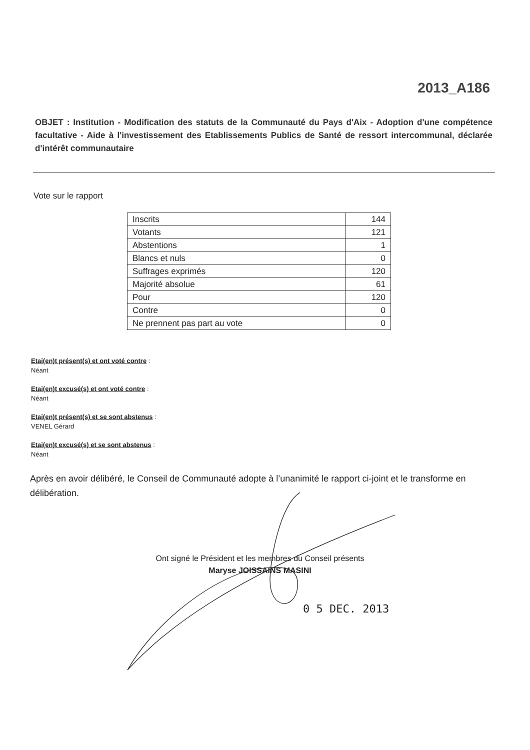2013_A186
OBJET : Institution - Modification des statuts de la Communauté du Pays d'Aix - Adoption d'une compétence facultative - Aide à l'investissement des Etablissements Publics de Santé de ressort intercommunal, déclarée d'intérêt communautaire
Vote sur le rapport
| Inscrits | 144 |
| Votants | 121 |
| Abstentions | 1 |
| Blancs et nuls | 0 |
| Suffrages exprimés | 120 |
| Majorité absolue | 61 |
| Pour | 120 |
| Contre | 0 |
| Ne prennent pas part au vote | 0 |
Etai(en)t présent(s) et ont voté contre :
Néant
Etai(en)t excusé(s) et ont voté contre :
Néant
Etai(en)t présent(s) et se sont abstenus :
VENEL Gérard
Etai(en)t excusé(s) et se sont abstenus :
Néant
Après en avoir délibéré, le Conseil de Communauté adopte à l’unanimité le rapport ci-joint et le transforme en délibération.
Ont signé le Président et les membres du Conseil présents
Maryse JOISSAINS MASINI
0 5 DEC. 2013